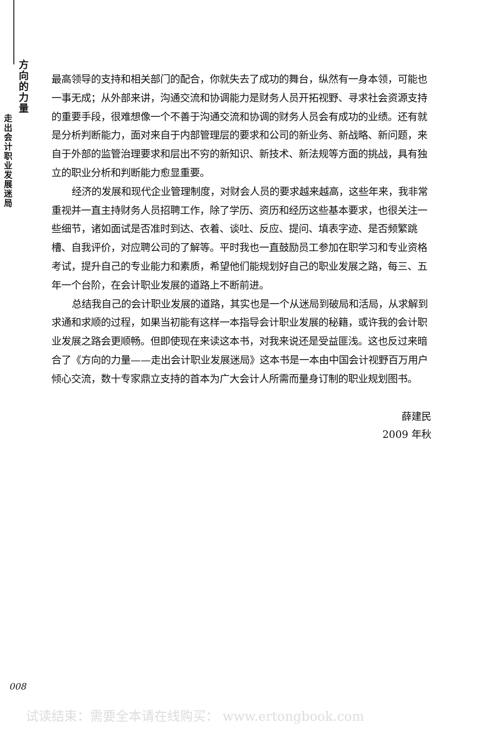方 向 的 力量
走出会计职业发展迷局
最高领导的支持和相关部门的配合，你就失去了成功的舞台，纵然有一身本领，可能也一事无成；从外部来讲，沟通交流和协调能力是财务人员开拓视野、寻求社会资源支持的重要手段，很难想像一个不善于沟通交流和协调的财务人员会有成功的业绩。还有就是分析判断能力，面对来自于内部管理层的要求和公司的新业务、新战略、新问题，来自于外部的监管治理要求和层出不穷的新知识、新技术、新法规等方面的挑战，具有独立的职业分析和判断能力愈显重要。
经济的发展和现代企业管理制度，对财会人员的要求越来越高，这些年来，我非常重视并一直主持财务人员招聘工作，除了学历、资历和经历这些基本要求，也很关注一些细节，诸如面试是否准时到达、衣着、谈吐、反应、提问、填表字迹、是否频繁跳槽、自我评价，对应聘公司的了解等。平时我也一直鼓励员工参加在职学习和专业资格考试，提升自己的专业能力和素质，希望他们能规划好自己的职业发展之路，每三、五年一个台阶，在会计职业发展的道路上不断前进。
总结我自己的会计职业发展的道路，其实也是一个从迷局到破局和活局，从求解到求通和求顺的过程，如果当初能有这样一本指导会计职业发展的秘籍，或许我的会计职业发展之路会更顺畅。但即使现在来读这本书，对我来说还是受益匪浅。这也反过来暗合了《方向的力量——走出会计职业发展迷局》这本书是一本由中国会计视野百万用户倾心交流，数十专家鼎立支持的首本为广大会计人所需而量身订制的职业规划图书。
薛建民
2009 年秋
008
试读结束：需要全本请在线购买： www.ertongbook.com